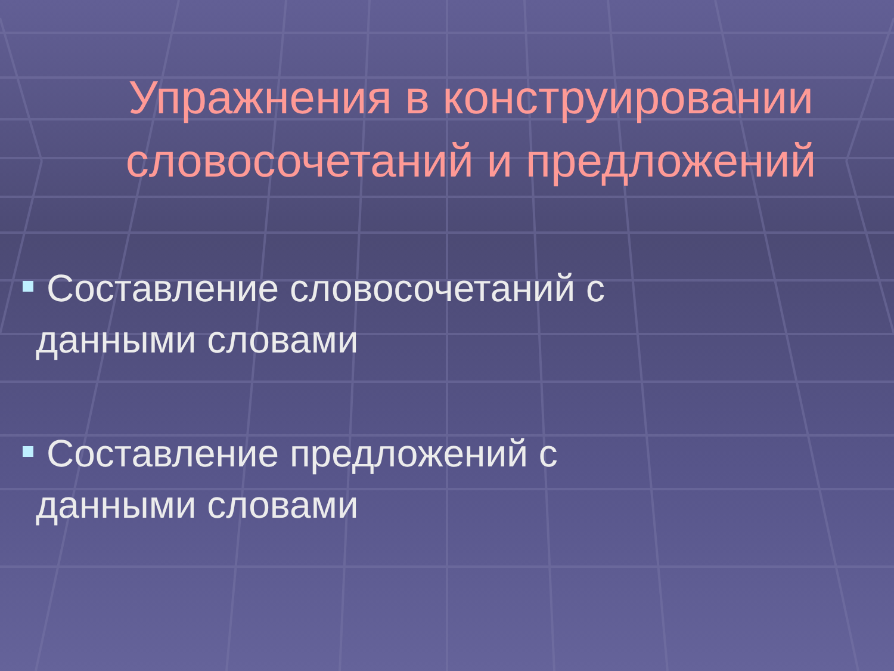Упражнения в конструировании словосочетаний и предложений
Составление словосочетаний с
данными словами
Составление предложений с
данными словами